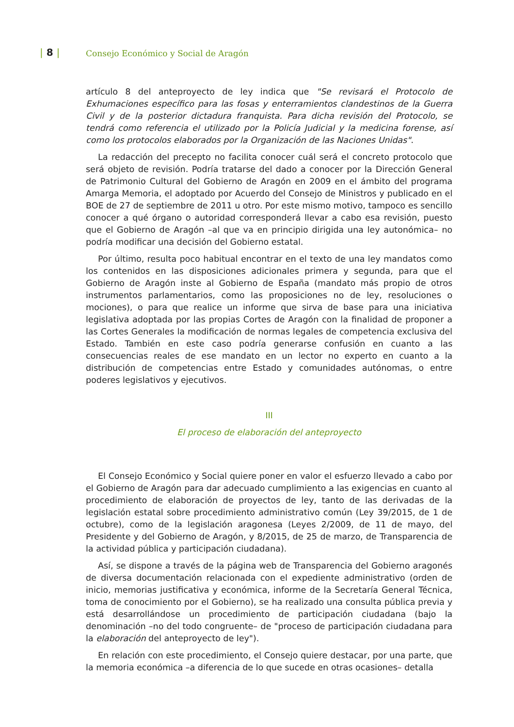| 8 |
Consejo Económico y Social de Aragón
artículo 8 del anteproyecto de ley indica que "Se revisará el Protocolo de Exhumaciones específico para las fosas y enterramientos clandestinos de la Guerra Civil y de la posterior dictadura franquista. Para dicha revisión del Protocolo, se tendrá como referencia el utilizado por la Policía Judicial y la medicina forense, así como los protocolos elaborados por la Organización de las Naciones Unidas".
La redacción del precepto no facilita conocer cuál será el concreto protocolo que será objeto de revisión. Podría tratarse del dado a conocer por la Dirección General de Patrimonio Cultural del Gobierno de Aragón en 2009 en el ámbito del programa Amarga Memoria, el adoptado por Acuerdo del Consejo de Ministros y publicado en el BOE de 27 de septiembre de 2011 u otro. Por este mismo motivo, tampoco es sencillo conocer a qué órgano o autoridad corresponderá llevar a cabo esa revisión, puesto que el Gobierno de Aragón –al que va en principio dirigida una ley autonómica– no podría modificar una decisión del Gobierno estatal.
Por último, resulta poco habitual encontrar en el texto de una ley mandatos como los contenidos en las disposiciones adicionales primera y segunda, para que el Gobierno de Aragón inste al Gobierno de España (mandato más propio de otros instrumentos parlamentarios, como las proposiciones no de ley, resoluciones o mociones), o para que realice un informe que sirva de base para una iniciativa legislativa adoptada por las propias Cortes de Aragón con la finalidad de proponer a las Cortes Generales la modificación de normas legales de competencia exclusiva del Estado. También en este caso podría generarse confusión en cuanto a las consecuencias reales de ese mandato en un lector no experto en cuanto a la distribución de competencias entre Estado y comunidades autónomas, o entre poderes legislativos y ejecutivos.
III
El proceso de elaboración del anteproyecto
El Consejo Económico y Social quiere poner en valor el esfuerzo llevado a cabo por el Gobierno de Aragón para dar adecuado cumplimiento a las exigencias en cuanto al procedimiento de elaboración de proyectos de ley, tanto de las derivadas de la legislación estatal sobre procedimiento administrativo común (Ley 39/2015, de 1 de octubre), como de la legislación aragonesa (Leyes 2/2009, de 11 de mayo, del Presidente y del Gobierno de Aragón, y 8/2015, de 25 de marzo, de Transparencia de la actividad pública y participación ciudadana).
Así, se dispone a través de la página web de Transparencia del Gobierno aragonés de diversa documentación relacionada con el expediente administrativo (orden de inicio, memorias justificativa y económica, informe de la Secretaría General Técnica, toma de conocimiento por el Gobierno), se ha realizado una consulta pública previa y está desarrollándose un procedimiento de participación ciudadana (bajo la denominación –no del todo congruente– de "proceso de participación ciudadana para la elaboración del anteproyecto de ley").
En relación con este procedimiento, el Consejo quiere destacar, por una parte, que la memoria económica –a diferencia de lo que sucede en otras ocasiones– detalla